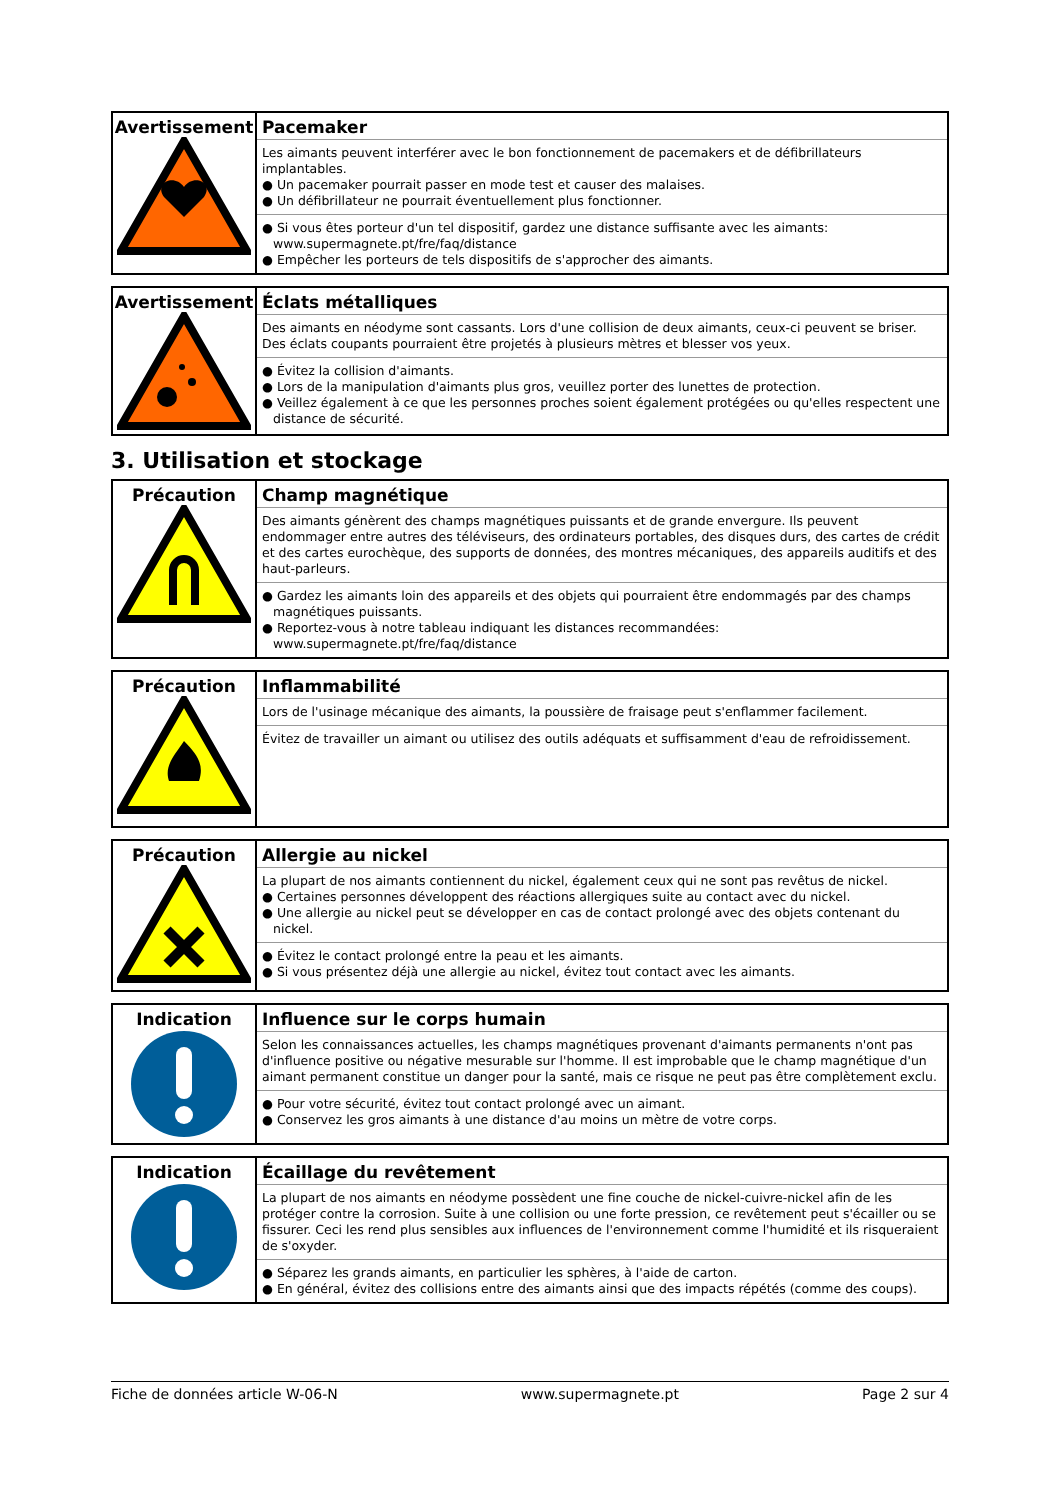| Avertissement | Pacemaker Les aimants peuvent interférer avec le bon fonctionnement de pacemakers et de défibrillateurs implantables. ● Un pacemaker pourrait passer en mode test et causer des malaises. ● Un défibrillateur ne pourrait éventuellement plus fonctionner. ● Si vous êtes porteur d'un tel dispositif, gardez une distance suffisante avec les aimants: www.supermagnete.pt/fre/faq/distance ● Empêcher les porteurs de tels dispositifs de s'approcher des aimants. |
| Avertissement | Éclats métalliques Des aimants en néodyme sont cassants. Lors d'une collision de deux aimants, ceux-ci peuvent se briser. Des éclats coupants pourraient être projetés à plusieurs mètres et blesser vos yeux. ● Évitez la collision d'aimants. ● Lors de la manipulation d'aimants plus gros, veuillez porter des lunettes de protection. ● Veillez également à ce que les personnes proches soient également protégées ou qu'elles respectent une distance de sécurité. |
3. Utilisation et stockage
| Précaution | Champ magnétique Des aimants génèrent des champs magnétiques puissants et de grande envergure. Ils peuvent endommager entre autres des téléviseurs, des ordinateurs portables, des disques durs, des cartes de crédit et des cartes eurochèque, des supports de données, des montres mécaniques, des appareils auditifs et des haut-parleurs. ● Gardez les aimants loin des appareils et des objets qui pourraient être endommagés par des champs magnétiques puissants. ● Reportez-vous à notre tableau indiquant les distances recommandées: www.supermagnete.pt/fre/faq/distance |
| Précaution | Inflammabilité Lors de l'usinage mécanique des aimants, la poussière de fraisage peut s'enflammer facilement. Évitez de travailler un aimant ou utilisez des outils adéquats et suffisamment d'eau de refroidissement. |
| Précaution | Allergie au nickel La plupart de nos aimants contiennent du nickel, également ceux qui ne sont pas revêtus de nickel. ● Certaines personnes développent des réactions allergiques suite au contact avec du nickel. ● Une allergie au nickel peut se développer en cas de contact prolongé avec des objets contenant du nickel. ● Évitez le contact prolongé entre la peau et les aimants. ● Si vous présentez déjà une allergie au nickel, évitez tout contact avec les aimants. |
| Indication | Influence sur le corps humain Selon les connaissances actuelles, les champs magnétiques provenant d'aimants permanents n'ont pas d'influence positive ou négative mesurable sur l'homme. Il est improbable que le champ magnétique d'un aimant permanent constitue un danger pour la santé, mais ce risque ne peut pas être complètement exclu. ● Pour votre sécurité, évitez tout contact prolongé avec un aimant. ● Conservez les gros aimants à une distance d'au moins un mètre de votre corps. |
| Indication | Écaillage du revêtement La plupart de nos aimants en néodyme possèdent une fine couche de nickel-cuivre-nickel afin de les protéger contre la corrosion. Suite à une collision ou une forte pression, ce revêtement peut s'écailler ou se fissurer. Ceci les rend plus sensibles aux influences de l'environnement comme l'humidité et ils risqueraient de s'oxyder. ● Séparez les grands aimants, en particulier les sphères, à l'aide de carton. ● En général, évitez des collisions entre des aimants ainsi que des impacts répétés (comme des coups). |
Fiche de données article W-06-N www.supermagnete.pt Page 2 sur 4